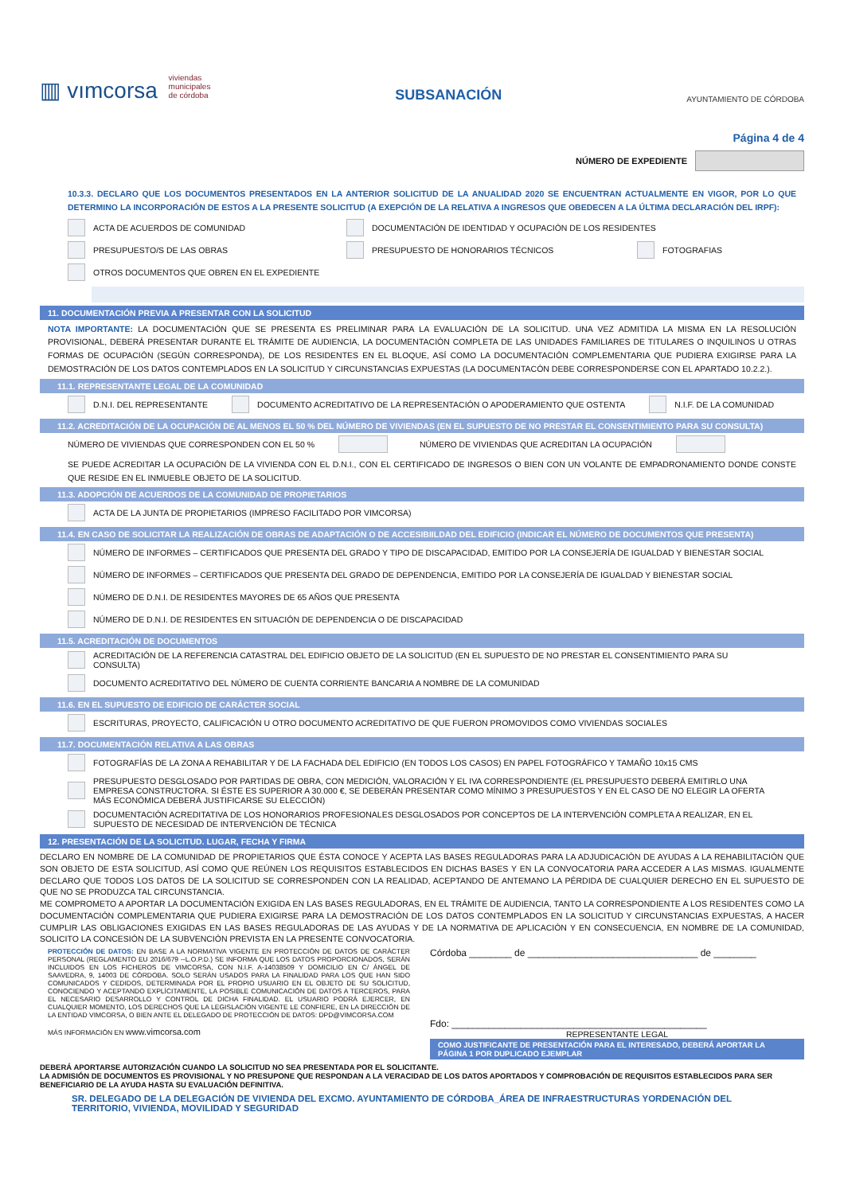▥ vımcorsa viviendas
municipales
de córdoba
SUBSANACIÓN
AYUNTAMIENTO DE CÓRDOBA
Página 4 de 4
NÚMERO DE EXPEDIENTE
10.3.3. DECLARO QUE LOS DOCUMENTOS PRESENTADOS EN LA ANTERIOR SOLICITUD DE LA ANUALIDAD 2020 SE ENCUENTRAN ACTUALMENTE EN VIGOR, POR LO QUE DETERMINO LA INCORPORACIÓN DE ESTOS A LA PRESENTE SOLICITUD (A EXEPCIÓN DE LA RELATIVA A INGRESOS QUE OBEDECEN A LA ÚLTIMA DECLARACIÓN DEL IRPF):
ACTA DE ACUERDOS DE COMUNIDAD DOCUMENTACIÓN DE IDENTIDAD Y OCUPACIÓN DE LOS RESIDENTES
PRESUPUESTO/S DE LAS OBRAS PRESUPUESTO DE HONORARIOS TÉCNICOS FOTOGRAFIAS
OTROS DOCUMENTOS QUE OBREN EN EL EXPEDIENTE
11. DOCUMENTACIÓN PREVIA A PRESENTAR CON LA SOLICITUD
NOTA IMPORTANTE: LA DOCUMENTACIÓN QUE SE PRESENTA ES PRELIMINAR PARA LA EVALUACIÓN DE LA SOLICITUD. UNA VEZ ADMITIDA LA MISMA EN LA RESOLUCIÓN PROVISIONAL, DEBERÁ PRESENTAR DURANTE EL TRÁMITE DE AUDIENCIA, LA DOCUMENTACIÓN COMPLETA DE LAS UNIDADES FAMILIARES DE TITULARES O INQUILINOS U OTRAS FORMAS DE OCUPACIÓN (SEGÚN CORRESPONDA), DE LOS RESIDENTES EN EL BLOQUE, ASÍ COMO LA DOCUMENTACIÓN COMPLEMENTARIA QUE PUDIERA EXIGIRSE PARA LA DEMOSTRACIÓN DE LOS DATOS CONTEMPLADOS EN LA SOLICITUD Y CIRCUNSTANCIAS EXPUESTAS (LA DOCUMENTACÓN DEBE CORRESPONDERSE CON EL APARTADO 10.2.2.).
11.1. REPRESENTANTE LEGAL DE LA COMUNIDAD
D.N.I. DEL REPRESENTANTE DOCUMENTO ACREDITATIVO DE LA REPRESENTACIÓN O APODERAMIENTO QUE OSTENTA N.I.F. DE LA COMUNIDAD
11.2. ACREDITACIÓN DE LA OCUPACIÓN DE AL MENOS EL 50 % DEL NÚMERO DE VIVIENDAS (EN EL SUPUESTO DE NO PRESTAR EL CONSENTIMIENTO PARA SU CONSULTA)
NÚMERO DE VIVIENDAS QUE CORRESPONDEN CON EL 50 % NÚMERO DE VIVIENDAS QUE ACREDITAN LA OCUPACIÓN
SE PUEDE ACREDITAR LA OCUPACIÓN DE LA VIVIENDA CON EL D.N.I., CON EL CERTIFICADO DE INGRESOS O BIEN CON UN VOLANTE DE EMPADRONAMIENTO DONDE CONSTE QUE RESIDE EN EL INMUEBLE OBJETO DE LA SOLICITUD.
11.3. ADOPCIÓN DE ACUERDOS DE LA COMUNIDAD DE PROPIETARIOS
ACTA DE LA JUNTA DE PROPIETARIOS (IMPRESO FACILITADO POR VIMCORSA)
11.4. EN CASO DE SOLICITAR LA REALIZACIÓN DE OBRAS DE ADAPTACIÓN O DE ACCESIBIILDAD DEL EDIFICIO (INDICAR EL NÚMERO DE DOCUMENTOS QUE PRESENTA)
NÚMERO DE INFORMES – CERTIFICADOS QUE PRESENTA DEL GRADO Y TIPO DE DISCAPACIDAD, EMITIDO POR LA CONSEJERÍA DE IGUALDAD Y BIENESTAR SOCIAL
NÚMERO DE INFORMES – CERTIFICADOS QUE PRESENTA DEL GRADO DE DEPENDENCIA, EMITIDO POR LA CONSEJERÍA DE IGUALDAD Y BIENESTAR SOCIAL
NÚMERO DE D.N.I. DE RESIDENTES MAYORES DE 65 AÑOS QUE PRESENTA
NÚMERO DE D.N.I. DE RESIDENTES EN SITUACIÓN DE DEPENDENCIA O DE DISCAPACIDAD
11.5. ACREDITACIÓN DE DOCUMENTOS
ACREDITACIÓN DE LA REFERENCIA CATASTRAL DEL EDIFICIO OBJETO DE LA SOLICITUD (EN EL SUPUESTO DE NO PRESTAR EL CONSENTIMIENTO PARA SU CONSULTA)
DOCUMENTO ACREDITATIVO DEL NÚMERO DE CUENTA CORRIENTE BANCARIA A NOMBRE DE LA COMUNIDAD
11.6. EN EL SUPUESTO DE EDIFICIO DE CARÁCTER SOCIAL
ESCRITURAS, PROYECTO, CALIFICACIÓN U OTRO DOCUMENTO ACREDITATIVO DE QUE FUERON PROMOVIDOS COMO VIVIENDAS SOCIALES
11.7. DOCUMENTACIÓN RELATIVA A LAS OBRAS
FOTOGRAFÍAS DE LA ZONA A REHABILITAR Y DE LA FACHADA DEL EDIFICIO (EN TODOS LOS CASOS) EN PAPEL FOTOGRÁFICO Y TAMAÑO 10x15 CMS
PRESUPUESTO DESGLOSADO POR PARTIDAS DE OBRA, CON MEDICIÓN, VALORACIÓN Y EL IVA CORRESPONDIENTE (EL PRESUPUESTO DEBERÁ EMITIRLO UNA EMPRESA CONSTRUCTORA. SI ÉSTE ES SUPERIOR A 30.000 €, SE DEBERÁN PRESENTAR COMO MÍNIMO 3 PRESUPUESTOS Y EN EL CASO DE NO ELEGIR LA OFERTA MÁS ECONÓMICA DEBERÁ JUSTIFICARSE SU ELECCIÓN)
DOCUMENTACIÓN ACREDITATIVA DE LOS HONORARIOS PROFESIONALES DESGLOSADOS POR CONCEPTOS DE LA INTERVENCIÓN COMPLETA A REALIZAR, EN EL SUPUESTO DE NECESIDAD DE INTERVENCIÓN DE TÉCNICA
12. PRESENTACIÓN DE LA SOLICITUD. LUGAR, FECHA Y FIRMA
DECLARO EN NOMBRE DE LA COMUNIDAD DE PROPIETARIOS QUE ÉSTA CONOCE Y ACEPTA LAS BASES REGULADORAS PARA LA ADJUDICACIÓN DE AYUDAS A LA REHABILITACIÓN QUE SON OBJETO DE ESTA SOLICITUD, ASÍ COMO QUE REÚNEN LOS REQUISITOS ESTABLECIDOS EN DICHAS BASES Y EN LA CONVOCATORIA PARA ACCEDER A LAS MISMAS. IGUALMENTE DECLARO QUE TODOS LOS DATOS DE LA SOLICITUD SE CORRESPONDEN CON LA REALIDAD, ACEPTANDO DE ANTEMANO LA PÉRDIDA DE CUALQUIER DERECHO EN EL SUPUESTO DE QUE NO SE PRODUZCA TAL CIRCUNSTANCIA.
ME COMPROMETO A APORTAR LA DOCUMENTACIÓN EXIGIDA EN LAS BASES REGULADORAS, EN EL TRÁMITE DE AUDIENCIA, TANTO LA CORRESPONDIENTE A LOS RESIDENTES COMO LA DOCUMENTACIÓN COMPLEMENTARIA QUE PUDIERA EXIGIRSE PARA LA DEMOSTRACIÓN DE LOS DATOS CONTEMPLADOS EN LA SOLICITUD Y CIRCUNSTANCIAS EXPUESTAS, A HACER CUMPLIR LAS OBLIGACIONES EXIGIDAS EN LAS BASES REGULADORAS DE LAS AYUDAS Y DE LA NORMATIVA DE APLICACIÓN Y EN CONSECUENCIA, EN NOMBRE DE LA COMUNIDAD, SOLICITO LA CONCESIÓN DE LA SUBVENCIÓN PREVISTA EN LA PRESENTE CONVOCATORIA.
PROTECCIÓN DE DATOS: EN BASE A LA NORMATIVA VIGENTE EN PROTECCIÓN DE DATOS DE CARÁCTER PERSONAL (REGLAMENTO EU 2016/679 --L.O.P.D.) SE INFORMA QUE LOS DATOS PROPORCIONADOS, SERÁN INCLUIDOS EN LOS FICHEROS DE VIMCORSA, CON N.I.F. A-14038509 Y DOMICILIO EN C/ ÁNGEL DE SAAVEDRA, 9, 14003 DE CÓRDOBA. SOLO SERÁN USADOS PARA LA FINALIDAD PARA LOS QUE HAN SIDO COMUNICADOS Y CEDIDOS, DETERMINADA POR EL PROPIO USUARIO EN EL OBJETO DE SU SOLICITUD, CONOCIENDO Y ACEPTANDO EXPLÍCITAMENTE, LA POSIBLE COMUNICACIÓN DE DATOS A TERCEROS, PARA EL NECESARIO DESARROLLO Y CONTROL DE DICHA FINALIDAD. EL USUARIO PODRÁ EJERCER, EN CUALQUIER MOMENTO, LOS DERECHOS QUE LA LEGISLACIÓN VIGENTE LE CONFIERE, EN LA DIRECCIÓN DE LA ENTIDAD VIMCORSA, O BIEN ANTE EL DELEGADO DE PROTECCIÓN DE DATOS: DPD@VIMCORSA.COM
MÁS INFORMACIÓN EN www.vimcorsa.com
Córdoba ________ de ________________________________ de ________
Fdo: ________________________________________________
REPRESENTANTE LEGAL
COMO JUSTIFICANTE DE PRESENTACIÓN PARA EL INTERESADO, DEBERÁ APORTAR LA PÁGINA 1 POR DUPLICADO EJEMPLAR
DEBERÁ APORTARSE AUTORIZACIÓN CUANDO LA SOLICITUD NO SEA PRESENTADA POR EL SOLICITANTE.
LA ADMISIÓN DE DOCUMENTOS ES PROVISIONAL Y NO PRESUPONE QUE RESPONDAN A LA VERACIDAD DE LOS DATOS APORTADOS Y COMPROBACIÓN DE REQUISITOS ESTABLECIDOS PARA SER BENEFICIARIO DE LA AYUDA HASTA SU EVALUACIÓN DEFINITIVA.
SR. DELEGADO DE LA DELEGACIÓN DE VIVIENDA DEL EXCMO. AYUNTAMIENTO DE CÓRDOBA_ÁREA DE INFRAESTRUCTURAS YORDENACIÓN DEL TERRITORIO, VIVIENDA, MOVILIDAD Y SEGURIDAD